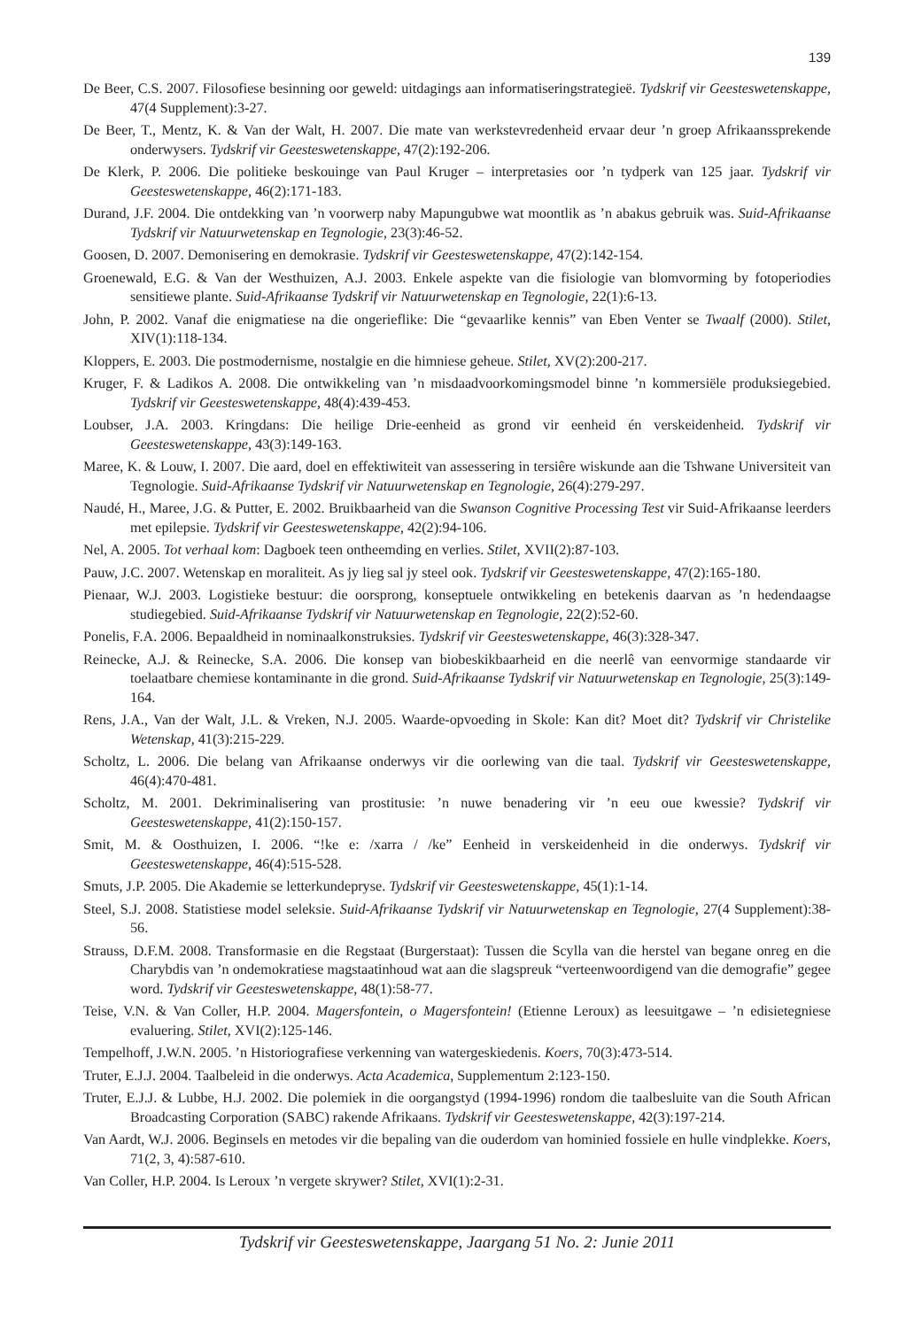139
De Beer, C.S. 2007. Filosofiese besinning oor geweld: uitdagings aan informatiseringstrategieë. Tydskrif vir Geesteswetenskappe, 47(4 Supplement):3-27.
De Beer, T., Mentz, K. & Van der Walt, H. 2007. Die mate van werkstevredenheid ervaar deur ’n groep Afrikaanssprekende onderwysers. Tydskrif vir Geesteswetenskappe, 47(2):192-206.
De Klerk, P. 2006. Die politieke beskouinge van Paul Kruger – interpretasies oor ’n tydperk van 125 jaar. Tydskrif vir Geesteswetenskappe, 46(2):171-183.
Durand, J.F. 2004. Die ontdekking van ’n voorwerp naby Mapungubwe wat moontlik as ’n abakus gebruik was. Suid-Afrikaanse Tydskrif vir Natuurwetenskap en Tegnologie, 23(3):46-52.
Goosen, D. 2007. Demonisering en demokrasie. Tydskrif vir Geesteswetenskappe, 47(2):142-154.
Groenewald, E.G. & Van der Westhuizen, A.J. 2003. Enkele aspekte van die fisiologie van blomvorming by fotoperiodies sensitiewe plante. Suid-Afrikaanse Tydskrif vir Natuurwetenskap en Tegnologie, 22(1):6-13.
John, P. 2002. Vanaf die enigmatiese na die ongerieflike: Die “gevaarlike kennis” van Eben Venter se Twaalf (2000). Stilet, XIV(1):118-134.
Kloppers, E. 2003. Die postmodernisme, nostalgie en die himniese geheue. Stilet, XV(2):200-217.
Kruger, F. & Ladikos A. 2008. Die ontwikkeling van ’n misdaadvoorkomingsmodel binne ’n kommersiële produksiegebied. Tydskrif vir Geesteswetenskappe, 48(4):439-453.
Loubser, J.A. 2003. Kringdans: Die heilige Drie-eenheid as grond vir eenheid én verskeidenheid. Tydskrif vir Geesteswetenskappe, 43(3):149-163.
Maree, K. & Louw, I. 2007. Die aard, doel en effektiwiteit van assessering in tersiêre wiskunde aan die Tshwane Universiteit van Tegnologie. Suid-Afrikaanse Tydskrif vir Natuurwetenskap en Tegnologie, 26(4):279-297.
Naudé, H., Maree, J.G. & Putter, E. 2002. Bruikbaarheid van die Swanson Cognitive Processing Test vir Suid-Afrikaanse leerders met epilepsie. Tydskrif vir Geesteswetenskappe, 42(2):94-106.
Nel, A. 2005. Tot verhaal kom: Dagboek teen ontheemding en verlies. Stilet, XVII(2):87-103.
Pauw, J.C. 2007. Wetenskap en moraliteit. As jy lieg sal jy steel ook. Tydskrif vir Geesteswetenskappe, 47(2):165-180.
Pienaar, W.J. 2003. Logistieke bestuur: die oorsprong, konseptuele ontwikkeling en betekenis daarvan as ’n hedendaagse studiegebied. Suid-Afrikaanse Tydskrif vir Natuurwetenskap en Tegnologie, 22(2):52-60.
Ponelis, F.A. 2006. Bepaaldheid in nominaalkonstruksies. Tydskrif vir Geesteswetenskappe, 46(3):328-347.
Reinecke, A.J. & Reinecke, S.A. 2006. Die konsep van biobeskikbaarheid en die neerlê van eenvormige standaarde vir toelaatbare chemiese kontaminante in die grond. Suid-Afrikaanse Tydskrif vir Natuurwetenskap en Tegnologie, 25(3):149-164.
Rens, J.A., Van der Walt, J.L. & Vreken, N.J. 2005. Waarde-opvoeding in Skole: Kan dit? Moet dit? Tydskrif vir Christelike Wetenskap, 41(3):215-229.
Scholtz, L. 2006. Die belang van Afrikaanse onderwys vir die oorlewing van die taal. Tydskrif vir Geesteswetenskappe, 46(4):470-481.
Scholtz, M. 2001. Dekriminalisering van prostitusie: ’n nuwe benadering vir ’n eeu oue kwessie? Tydskrif vir Geesteswetenskappe, 41(2):150-157.
Smit, M. & Oosthuizen, I. 2006. “!ke e: /xarra / /ke” Eenheid in verskeidenheid in die onderwys. Tydskrif vir Geesteswetenskappe, 46(4):515-528.
Smuts, J.P. 2005. Die Akademie se letterkundepryse. Tydskrif vir Geesteswetenskappe, 45(1):1-14.
Steel, S.J. 2008. Statistiese model seleksie. Suid-Afrikaanse Tydskrif vir Natuurwetenskap en Tegnologie, 27(4 Supplement):38-56.
Strauss, D.F.M. 2008. Transformasie en die Regstaat (Burgerstaat): Tussen die Scylla van die herstel van begane onreg en die Charybdis van ’n ondemokratiese magstaatinhoud wat aan die slagspreuk “verteenwoordigend van die demografie” gegee word. Tydskrif vir Geesteswetenskappe, 48(1):58-77.
Teise, V.N. & Van Coller, H.P. 2004. Magersfontein, o Magersfontein! (Etienne Leroux) as leesuitgawe – ’n edisietegniese evaluering. Stilet, XVI(2):125-146.
Tempelhoff, J.W.N. 2005. ’n Historiografiese verkenning van watergeskiedenis. Koers, 70(3):473-514.
Truter, E.J.J. 2004. Taalbeleid in die onderwys. Acta Academica, Supplementum 2:123-150.
Truter, E.J.J. & Lubbe, H.J. 2002. Die polemiek in die oorgangstyd (1994-1996) rondom die taalbesluite van die South African Broadcasting Corporation (SABC) rakende Afrikaans. Tydskrif vir Geesteswetenskappe, 42(3):197-214.
Van Aardt, W.J. 2006. Beginsels en metodes vir die bepaling van die ouderdom van hominied fossiele en hulle vindplekke. Koers, 71(2, 3, 4):587-610.
Van Coller, H.P. 2004. Is Leroux ’n vergete skrywer? Stilet, XVI(1):2-31.
Tydskrif vir Geesteswetenskappe, Jaargang 51 No. 2: Junie 2011